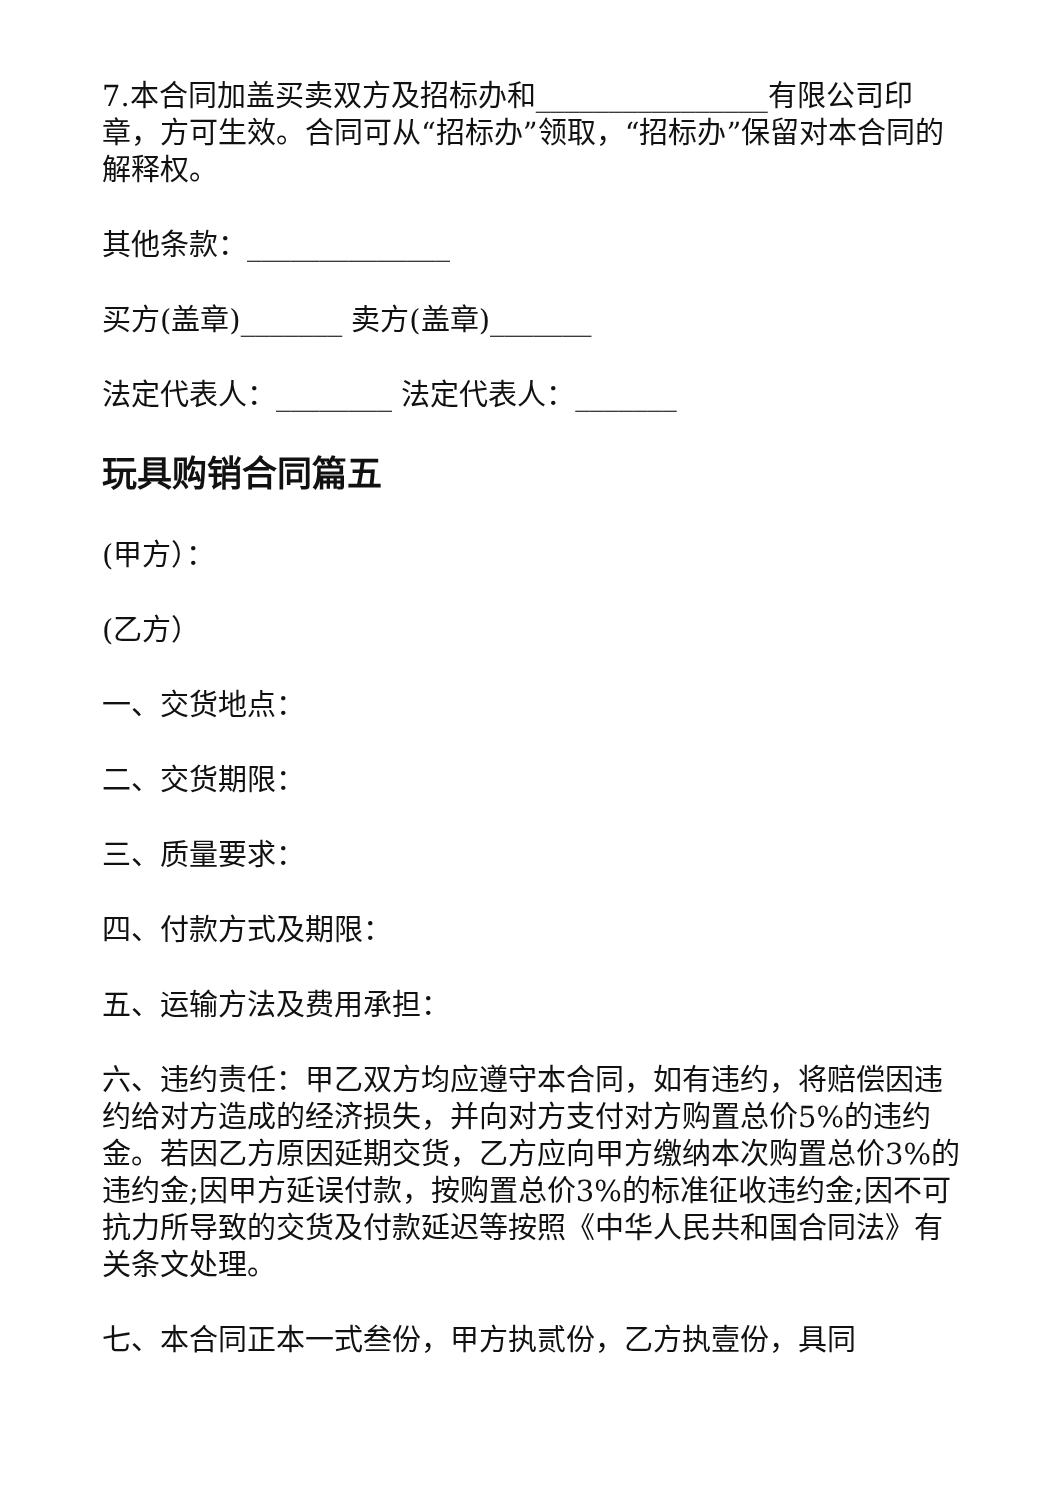7.本合同加盖买卖双方及招标办和________________有限公司印章，方可生效。合同可从“招标办”领取，“招标办”保留对本合同的解释权。
其他条款：______________
买方(盖章)_______ 卖方(盖章)_______
法定代表人：________ 法定代表人：_______
玩具购销合同篇五
(甲方）：
(乙方）
一、交货地点：
二、交货期限：
三、质量要求：
四、付款方式及期限：
五、运输方法及费用承担：
六、违约责任：甲乙双方均应遵守本合同，如有违约，将赔偿因违约给对方造成的经济损失，并向对方支付对方购置总价5%的违约金。若因乙方原因延期交货，乙方应向甲方缴纳本次购置总价3%的违约金;因甲方延误付款，按购置总价3%的标准征收违约金;因不可抗力所导致的交货及付款延迟等按照《中华人民共和国合同法》有关条文处理。
七、本合同正本一式叁份，甲方执贰份，乙方执壹份，具同